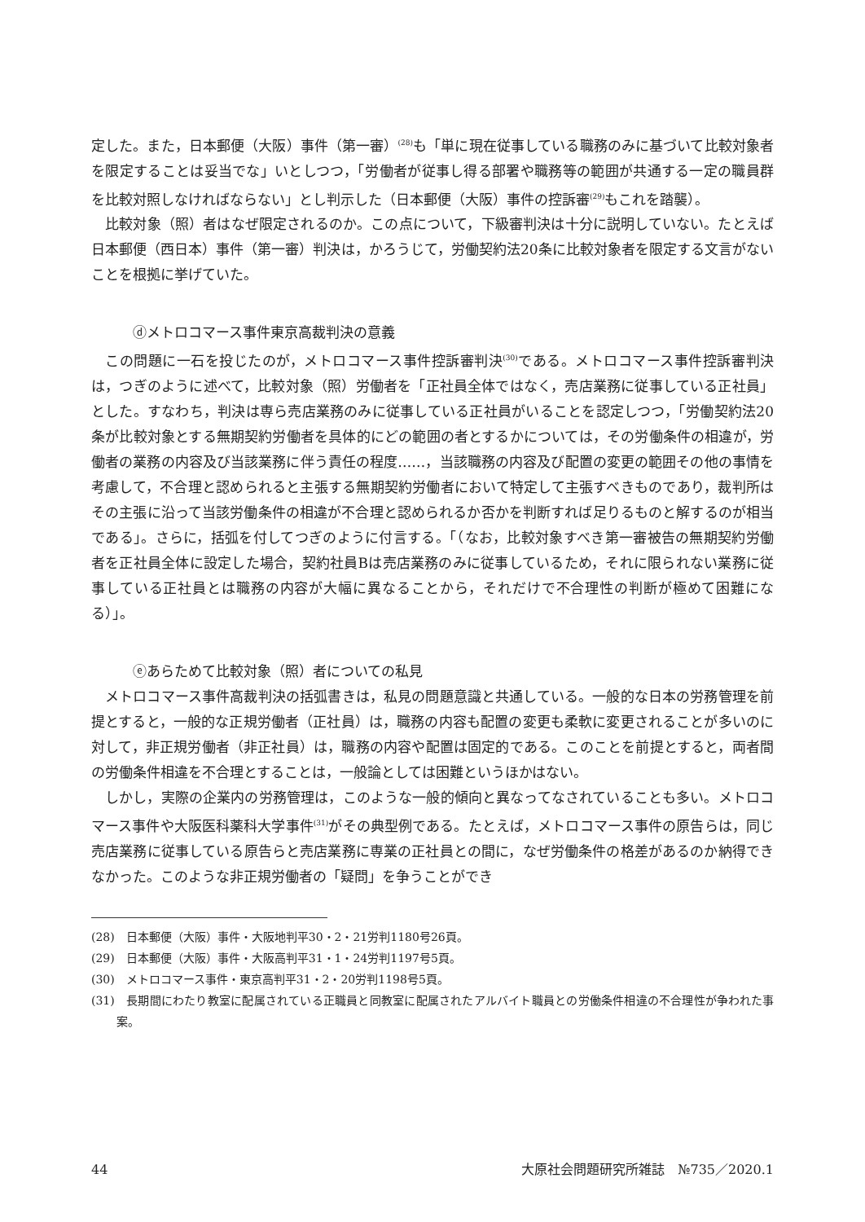定した。また，日本郵便（大阪）事件（第一審）<sup>(28)</sup>も「単に現在従事している職務のみに基づいて比較対象者を限定することは妥当でな」いとしつつ，「労働者が従事し得る部署や職務等の範囲が共通する一定の職員群を比較対照しなければならない」とし判示した（日本郵便（大阪）事件の控訴審<sup>(29)</sup>もこれを踏襲）。
比較対象（照）者はなぜ限定されるのか。この点について，下級審判決は十分に説明していない。たとえば日本郵便（西日本）事件（第一審）判決は，かろうじて，労働契約法20条に比較対象者を限定する文言がないことを根拠に挙げていた。
ⓓメトロコマース事件東京高裁判決の意義
この問題に一石を投じたのが，メトロコマース事件控訴審判決<sup>(30)</sup>である。メトロコマース事件控訴審判決は，つぎのように述べて，比較対象（照）労働者を「正社員全体ではなく，売店業務に従事している正社員」とした。すなわち，判決は専ら売店業務のみに従事している正社員がいることを認定しつつ，「労働契約法20条が比較対象とする無期契約労働者を具体的にどの範囲の者とするかについては，その労働条件の相違が，労働者の業務の内容及び当該業務に伴う責任の程度……，当該職務の内容及び配置の変更の範囲その他の事情を考慮して，不合理と認められると主張する無期契約労働者において特定して主張すべきものであり，裁判所はその主張に沿って当該労働条件の相違が不合理と認められるか否かを判断すれば足りるものと解するのが相当である」。さらに，括弧を付してつぎのように付言する。「（なお，比較対象すべき第一審被告の無期契約労働者を正社員全体に設定した場合，契約社員Bは売店業務のみに従事しているため，それに限られない業務に従事している正社員とは職務の内容が大幅に異なることから，それだけで不合理性の判断が極めて困難になる）」。
ⓔあらためて比較対象（照）者についての私見
メトロコマース事件高裁判決の括弧書きは，私見の問題意識と共通している。一般的な日本の労務管理を前提とすると，一般的な正規労働者（正社員）は，職務の内容も配置の変更も柔軟に変更されることが多いのに対して，非正規労働者（非正社員）は，職務の内容や配置は固定的である。このことを前提とすると，両者間の労働条件相違を不合理とすることは，一般論としては困難というほかはない。
しかし，実際の企業内の労務管理は，このような一般的傾向と異なってなされていることも多い。メトロコマース事件や大阪医科薬科大学事件<sup>(31)</sup>がその典型例である。たとえば，メトロコマース事件の原告らは，同じ売店業務に従事している原告らと売店業務に専業の正社員との間に，なぜ労働条件の格差があるのか納得できなかった。このような非正規労働者の「疑問」を争うことができ
(28)　日本郵便（大阪）事件・大阪地判平30・2・21労判1180号26頁。
(29)　日本郵便（大阪）事件・大阪高判平31・1・24労判1197号5頁。
(30)　メトロコマース事件・東京高判平31・2・20労判1198号5頁。
(31)　長期間にわたり教室に配属されている正職員と同教室に配属されたアルバイト職員との労働条件相違の不合理性が争われた事案。
44 大原社会問題研究所雑誌　№735／2020.1